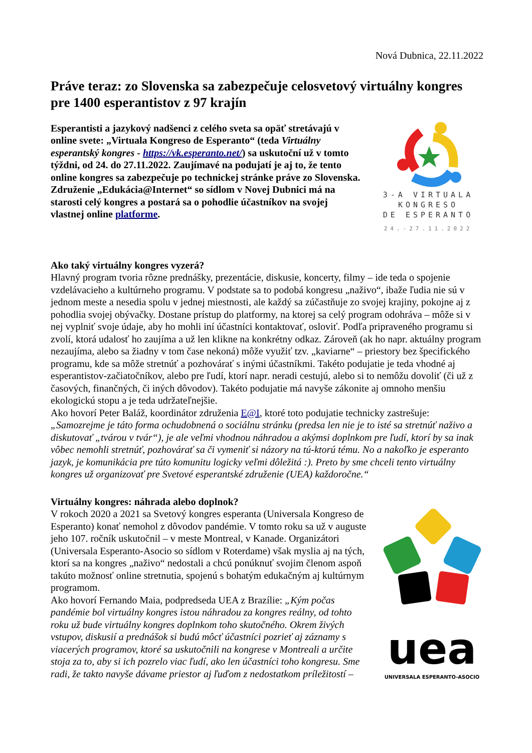Nová Dubnica, 22.11.2022
Práve teraz: zo Slovenska sa zabezpečuje celosvetový virtuálny kongres pre 1400 esperantistov z 97 krajín
Esperantisti a jazykový nadšenci z celého sveta sa opäť stretávajú v online svete: „Virtuala Kongreso de Esperanto“ (teda Virtuálny esperantský kongres - https://vk.esperanto.net/) sa uskutoční už v tomto týždni, od 24. do 27.11.2022. Zaujímavé na podujatí je aj to, že tento online kongres sa zabezpečuje po technickej stránke práve zo Slovenska. Združenie „Edukácia@Internet“ so sídlom v Novej Dubnici má na starosti celý kongres a postará sa o pohodlie účastníkov na svojej vlastnej online platforme.
3-A VIRTUALA
KONGRESO
DE ESPERANTO
24.-27.11.2022
Ako taký virtuálny kongres vyzerá?
Hlavný program tvoria rôzne prednášky, prezentácie, diskusie, koncerty, filmy – ide teda o spojenie vzdelávacieho a kultúrneho programu. V podstate sa to podobá kongresu „naživo“, ibaže ľudia nie sú v jednom meste a nesedia spolu v jednej miestnosti, ale každý sa zúčastňuje zo svojej krajiny, pokojne aj z pohodlia svojej obývačky. Dostane prístup do platformy, na ktorej sa celý program odohráva – môže si v nej vyplniť svoje údaje, aby ho mohli iní účastníci kontaktovať, osloviť. Podľa pripraveného programu si zvolí, ktorá udalosť ho zaujíma a už len klikne na konkrétny odkaz. Zároveň (ak ho napr. aktuálny program nezaujíma, alebo sa žiadny v tom čase nekoná) môže využiť tzv. „kaviarne“ – priestory bez špecifického programu, kde sa môže stretnúť a pozhovárať s inými účastníkmi. Takéto podujatie je teda vhodné aj esperantistov-začiatočníkov, alebo pre ľudí, ktorí napr. neradi cestujú, alebo si to nemôžu dovoliť (či už z časových, finančných, či iných dôvodov). Takéto podujatie má navyše zákonite aj omnoho menšiu ekologickú stopu a je teda udržateľnejšie.
Ako hovorí Peter Baláž, koordinátor združenia E@I, ktoré toto podujatie technicky zastrešuje: „Samozrejme je táto forma ochudobnená o sociálnu stránku (predsa len nie je to isté sa stretnúť naživo a diskutovať „tvárou v tvár“), je ale veľmi vhodnou náhradou a akýmsi doplnkom pre ľudí, ktorí by sa inak vôbec nemohli stretnúť, pozhovárať sa či vymeniť si názory na tú-ktorú tému. No a nakoľko je esperanto jazyk, je komunikácia pre túto komunitu logicky veľmi dôležitá :). Preto by sme chceli tento virtuálny kongres už organizovať pre Svetové esperantské združenie (UEA) každoročne.“
Virtuálny kongres: náhrada alebo doplnok?
V rokoch 2020 a 2021 sa Svetový kongres esperanta (Universala Kongreso de Esperanto) konať nemohol z dôvodov pandémie. V tomto roku sa už v auguste jeho 107. ročník uskutočnil – v meste Montreal, v Kanade. Organizátori (Universala Esperanto-Asocio so sídlom v Roterdame) však myslia aj na tých, ktorí sa na kongres „naživo“ nedostali a chcú ponúknuť svojim členom aspoň takúto možnosť online stretnutia, spojenú s bohatým edukačným aj kultúrnym programom.
Ako hovorí Fernando Maia, podpredseda UEA z Brazílie: „Kým počas pandémie bol virtuálny kongres istou náhradou za kongres reálny, od tohto roku už bude virtuálny kongres doplnkom toho skutočného. Okrem živých vstupov, diskusií a prednášok si budú môcť účastníci pozrieť aj záznamy s viacerých programov, ktoré sa uskutočnili na kongrese v Montreali a určite stoja za to, aby si ich pozrelo viac ľudí, ako len účastníci toho kongresu. Sme radi, že takto navyše dávame priestor aj ľuďom z nedostatkom príležitostí –
uea
UNIVERSALA ESPERANTO-ASOCIO